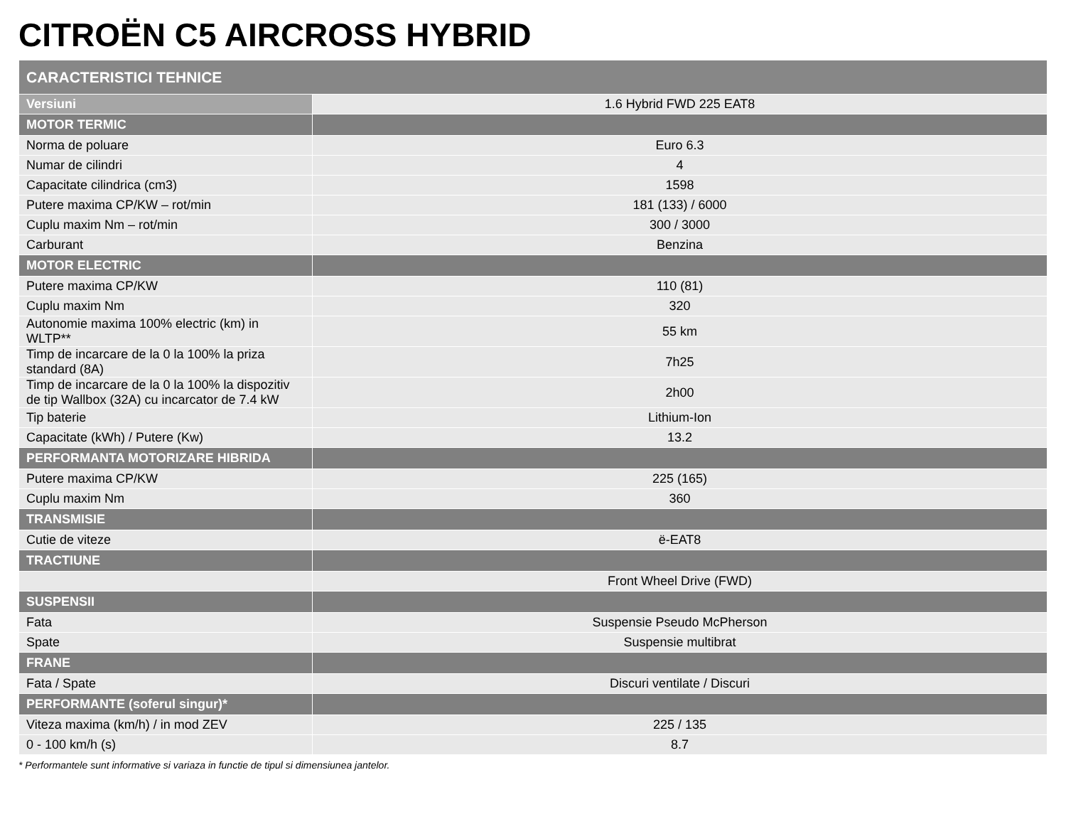CITROËN C5 AIRCROSS HYBRID
| CARACTERISTICI TEHNICE | |
| --- | --- |
| Versiuni | 1.6 Hybrid FWD 225 EAT8 |
| MOTOR TERMIC | |
| Norma de poluare | Euro 6.3 |
| Numar de cilindri | 4 |
| Capacitate cilindrica (cm3) | 1598 |
| Putere maxima CP/KW – rot/min | 181 (133) / 6000 |
| Cuplu maxim Nm – rot/min | 300 / 3000 |
| Carburant | Benzina |
| MOTOR ELECTRIC | |
| Putere maxima CP/KW | 110 (81) |
| Cuplu maxim Nm | 320 |
| Autonomie maxima 100% electric (km) in WLTP** | 55 km |
| Timp de incarcare de la 0 la 100% la priza standard (8A) | 7h25 |
| Timp de incarcare de la 0 la 100% la dispozitiv de tip Wallbox (32A) cu incarcator de 7.4 kW | 2h00 |
| Tip baterie | Lithium-Ion |
| Capacitate (kWh) / Putere (Kw) | 13.2 |
| PERFORMANTA MOTORIZARE HIBRIDA | |
| Putere maxima CP/KW | 225 (165) |
| Cuplu maxim Nm | 360 |
| TRANSMISIE | |
| Cutie de viteze | ë-EAT8 |
| TRACTIUNE | |
| | Front Wheel Drive (FWD) |
| SUSPENSII | |
| Fata | Suspensie Pseudo McPherson |
| Spate | Suspensie multibrat |
| FRANE | |
| Fata / Spate | Discuri ventilate / Discuri |
| PERFORMANTE (soferul singur)* | |
| Viteza maxima (km/h) / in mod ZEV | 225 / 135 |
| 0 - 100 km/h (s) | 8.7 |
* Performantele sunt informative si variaza in functie de tipul si dimensiunea jantelor.